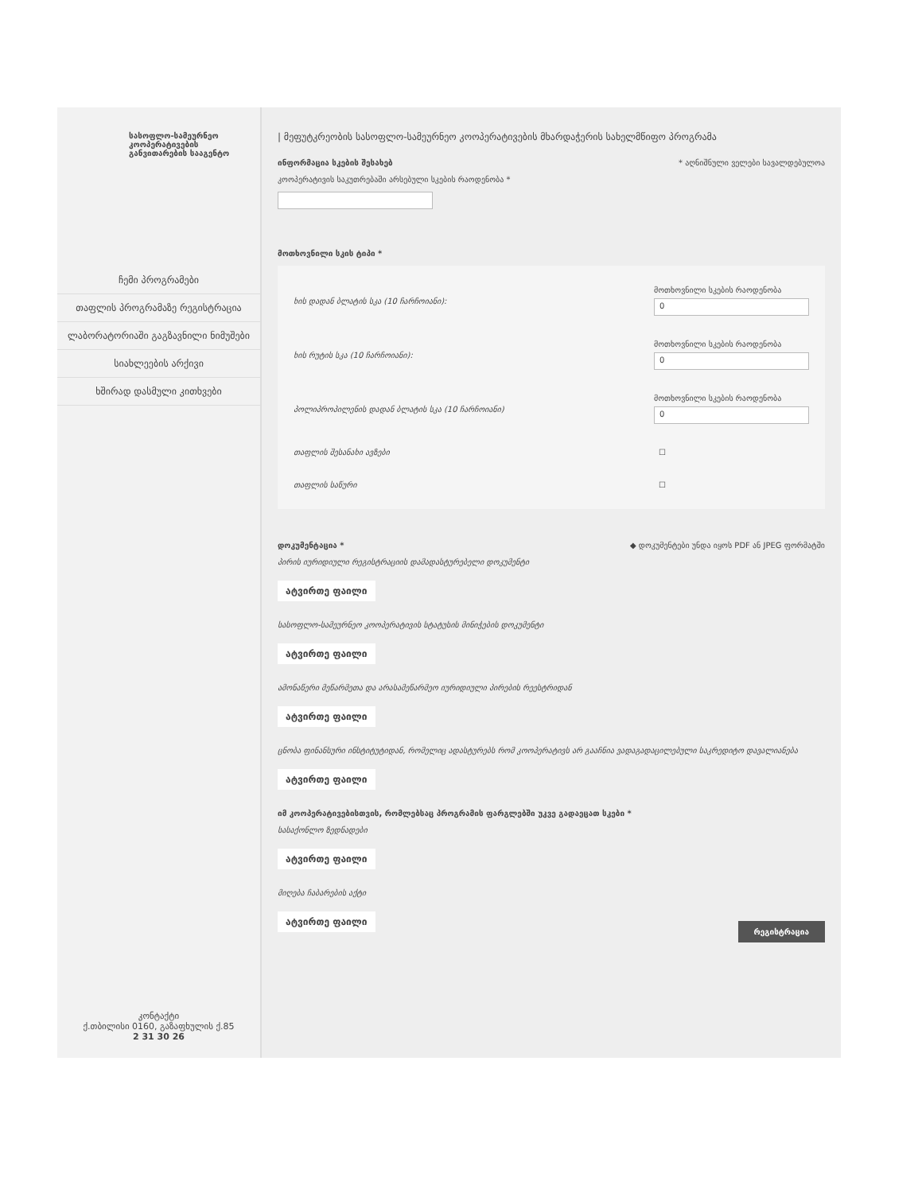სასოფლო-სამეურნეო კოოპერატივების განვითარების სააგენტო
ჩემი პროგრამები
თაფლის პროგრამაზე რეგისტრაცია
ლაბორატორიაში გაგზავნილი ნიმუშები
სიახლეების არქივი
ხშირად დასმული კითხვები
კონტაქტი
ქ.თბილისი 0160, გაზაფხულის ქ.85
2 31 30 26
| მეფუტკრეობის სასოფლო-სამეურნეო კოოპერატივების მხარდაჭერის სახელმწიფო პროგრამა
ინფორმაცია სკების შესახებ * აღნიშნული ველები სავალდებულოა
კოოპერატივის საკუთრებაში არსებული სკების რაოდენობა *
მოთხოვნილი სკის ტიპი *
ხის დადან ბლატის სკა (10 ჩარჩოიანი):
მოთხოვნილი სკების რაოდენობა
0
ხის რუტის სკა (10 ჩარჩოიანი):
მოთხოვნილი სკების რაოდენობა
0
პოლიპროპილენის დადან ბლატის სკა (10 ჩარჩოიანი)
მოთხოვნილი სკების რაოდენობა
0
თაფლის შესანახი ავზები ☐
თაფლის საწური ☐
დოკუმენტაცია * ◆ დოკუმენტები უნდა იყოს PDF ან JPEG ფორმატში
პირის იურიდიული რეგისტრაციის დამადასტურებელი დოკუმენტი
ატვირთე ფაილი
სასოფლო-სამეურნეო კოოპერატივის სტატუსის მინიჭების დოკუმენტი
ატვირთე ფაილი
ამონაწერი მეწარმეთა და არასამეწარმეო იურიდიული პირების რეესტრიდან
ატვირთე ფაილი
ცნობა ფინანსური ინსტიტუტიდან, რომელიც ადასტურებს რომ კოოპერატივს არ გააჩნია ვადაგადაცილებული საკრედიტო დავალიანება
ატვირთე ფაილი
იმ კოოპერატივებისთვის, რომლებსაც პროგრამის ფარგლებში უკვე გადაეცათ სკები *
სასაქონლო ზედნადები
ატვირთე ფაილი
მიღება ჩაბარების აქტი
ატვირთე ფაილი
რეგისტრაცია